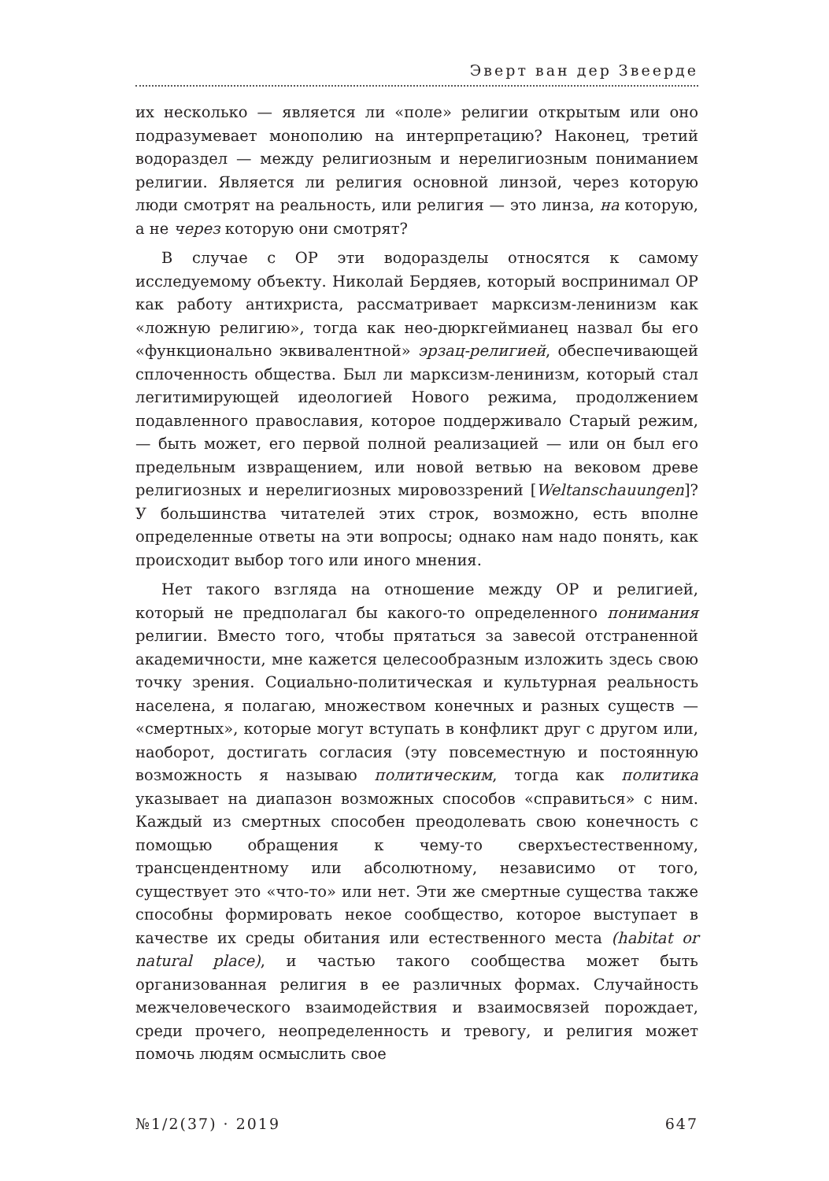Эверт ван дер Звеерде
их несколько — является ли «поле» религии открытым или оно подразумевает монополию на интерпретацию? Наконец, третий водораздел — между религиозным и нерелигиозным пониманием религии. Является ли религия основной линзой, через которую люди смотрят на реальность, или религия — это линза, на которую, а не через которую они смотрят?
В случае с ОР эти водоразделы относятся к самому исследуемому объекту. Николай Бердяев, который воспринимал ОР как работу антихриста, рассматривает марксизм-ленинизм как «ложную религию», тогда как нео-дюркгеймианец назвал бы его «функционально эквивалентной» эрзац-религией, обеспечивающей сплоченность общества. Был ли марксизм-ленинизм, который стал легитимирующей идеологией Нового режима, продолжением подавленного православия, которое поддерживало Старый режим, — быть может, его первой полной реализацией — или он был его предельным извращением, или новой ветвью на вековом древе религиозных и нерелигиозных мировоззрений [Weltanschauungen]? У большинства читателей этих строк, возможно, есть вполне определенные ответы на эти вопросы; однако нам надо понять, как происходит выбор того или иного мнения.
Нет такого взгляда на отношение между ОР и религией, который не предполагал бы какого-то определенного понимания религии. Вместо того, чтобы прятаться за завесой отстраненной академичности, мне кажется целесообразным изложить здесь свою точку зрения. Социально-политическая и культурная реальность населена, я полагаю, множеством конечных и разных существ — «смертных», которые могут вступать в конфликт друг с другом или, наоборот, достигать согласия (эту повсеместную и постоянную возможность я называю политическим, тогда как политика указывает на диапазон возможных способов «справиться» с ним. Каждый из смертных способен преодолевать свою конечность с помощью обращения к чему-то сверхъестественному, трансцендентному или абсолютному, независимо от того, существует это «что-то» или нет. Эти же смертные существа также способны формировать некое сообщество, которое выступает в качестве их среды обитания или естественного места (habitat or natural place), и частью такого сообщества может быть организованная религия в ее различных формах. Случайность межчеловеческого взаимодействия и взаимосвязей порождает, среди прочего, неопределенность и тревогу, и религия может помочь людям осмыслить свое
№1/2(37) · 2019 647